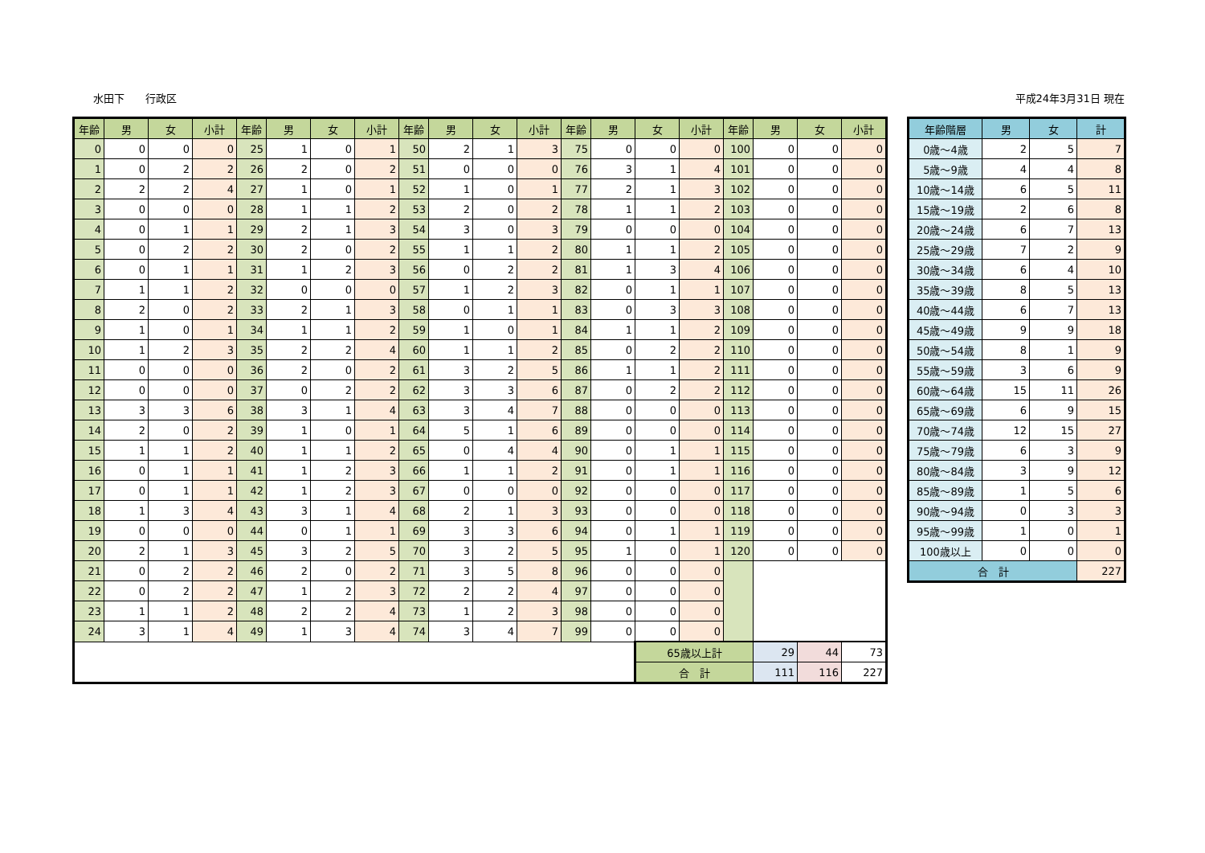水田下　　行政区 平成24年3月31日 現在
| 年齢 | 男 | 女 | 小計 | 年齢 | 男 | 女 | 小計 | 年齢 | 男 | 女 | 小計 | 年齢 | 男 | 女 | 小計 | 年齢 | 男 | 女 | 小計 |
| --- | --- | --- | --- | --- | --- | --- | --- | --- | --- | --- | --- | --- | --- | --- | --- | --- | --- | --- | --- |
| 0 | 0 | 0 | 0 | 25 | 1 | 0 | 1 | 50 | 2 | 1 | 3 | 75 | 0 | 0 | 0 | 100 | 0 | 0 | 0 |
| 1 | 0 | 2 | 2 | 26 | 2 | 0 | 2 | 51 | 0 | 0 | 0 | 76 | 3 | 1 | 4 | 101 | 0 | 0 | 0 |
| 2 | 2 | 2 | 4 | 27 | 1 | 0 | 1 | 52 | 1 | 0 | 1 | 77 | 2 | 1 | 3 | 102 | 0 | 0 | 0 |
| 3 | 0 | 0 | 0 | 28 | 1 | 1 | 2 | 53 | 2 | 0 | 2 | 78 | 1 | 1 | 2 | 103 | 0 | 0 | 0 |
| 4 | 0 | 1 | 1 | 29 | 2 | 1 | 3 | 54 | 3 | 0 | 3 | 79 | 0 | 0 | 0 | 104 | 0 | 0 | 0 |
| 5 | 0 | 2 | 2 | 30 | 2 | 0 | 2 | 55 | 1 | 1 | 2 | 80 | 1 | 1 | 2 | 105 | 0 | 0 | 0 |
| 6 | 0 | 1 | 1 | 31 | 1 | 2 | 3 | 56 | 0 | 2 | 2 | 81 | 1 | 3 | 4 | 106 | 0 | 0 | 0 |
| 7 | 1 | 1 | 2 | 32 | 0 | 0 | 0 | 57 | 1 | 2 | 3 | 82 | 0 | 1 | 1 | 107 | 0 | 0 | 0 |
| 8 | 2 | 0 | 2 | 33 | 2 | 1 | 3 | 58 | 0 | 1 | 1 | 83 | 0 | 3 | 3 | 108 | 0 | 0 | 0 |
| 9 | 1 | 0 | 1 | 34 | 1 | 1 | 2 | 59 | 1 | 0 | 1 | 84 | 1 | 1 | 2 | 109 | 0 | 0 | 0 |
| 10 | 1 | 2 | 3 | 35 | 2 | 2 | 4 | 60 | 1 | 1 | 2 | 85 | 0 | 2 | 2 | 110 | 0 | 0 | 0 |
| 11 | 0 | 0 | 0 | 36 | 2 | 0 | 2 | 61 | 3 | 2 | 5 | 86 | 1 | 1 | 2 | 111 | 0 | 0 | 0 |
| 12 | 0 | 0 | 0 | 37 | 0 | 2 | 2 | 62 | 3 | 3 | 6 | 87 | 0 | 2 | 2 | 112 | 0 | 0 | 0 |
| 13 | 3 | 3 | 6 | 38 | 3 | 1 | 4 | 63 | 3 | 4 | 7 | 88 | 0 | 0 | 0 | 113 | 0 | 0 | 0 |
| 14 | 2 | 0 | 2 | 39 | 1 | 0 | 1 | 64 | 5 | 1 | 6 | 89 | 0 | 0 | 0 | 114 | 0 | 0 | 0 |
| 15 | 1 | 1 | 2 | 40 | 1 | 1 | 2 | 65 | 0 | 4 | 4 | 90 | 0 | 1 | 1 | 115 | 0 | 0 | 0 |
| 16 | 0 | 1 | 1 | 41 | 1 | 2 | 3 | 66 | 1 | 1 | 2 | 91 | 0 | 1 | 1 | 116 | 0 | 0 | 0 |
| 17 | 0 | 1 | 1 | 42 | 1 | 2 | 3 | 67 | 0 | 0 | 0 | 92 | 0 | 0 | 0 | 117 | 0 | 0 | 0 |
| 18 | 1 | 3 | 4 | 43 | 3 | 1 | 4 | 68 | 2 | 1 | 3 | 93 | 0 | 0 | 0 | 118 | 0 | 0 | 0 |
| 19 | 0 | 0 | 0 | 44 | 0 | 1 | 1 | 69 | 3 | 3 | 6 | 94 | 0 | 1 | 1 | 119 | 0 | 0 | 0 |
| 20 | 2 | 1 | 3 | 45 | 3 | 2 | 5 | 70 | 3 | 2 | 5 | 95 | 1 | 0 | 1 | 120 | 0 | 0 | 0 |
| 21 | 0 | 2 | 2 | 46 | 2 | 0 | 2 | 71 | 3 | 5 | 8 | 96 | 0 | 0 | 0 | | | | |
| 22 | 0 | 2 | 2 | 47 | 1 | 2 | 3 | 72 | 2 | 2 | 4 | 97 | 0 | 0 | 0 | | | | |
| 23 | 1 | 1 | 2 | 48 | 2 | 2 | 4 | 73 | 1 | 2 | 3 | 98 | 0 | 0 | 0 | | | | |
| 24 | 3 | 1 | 4 | 49 | 1 | 3 | 4 | 74 | 3 | 4 | 7 | 99 | 0 | 0 | 0 | | | | |
| | | | | | | | | | | | | | | 65歳以上計 | | | 29 | 44 | 73 |
| | | | | | | | | | | | | | | 合 計 | | | 111 | 116 | 227 |
| 年齢階層 | 男 | 女 | 計 |
| --- | --- | --- | --- |
| 0歳～4歳 | 2 | 5 | 7 |
| 5歳～9歳 | 4 | 4 | 8 |
| 10歳～14歳 | 6 | 5 | 11 |
| 15歳～19歳 | 2 | 6 | 8 |
| 20歳～24歳 | 6 | 7 | 13 |
| 25歳～29歳 | 7 | 2 | 9 |
| 30歳～34歳 | 6 | 4 | 10 |
| 35歳～39歳 | 8 | 5 | 13 |
| 40歳～44歳 | 6 | 7 | 13 |
| 45歳～49歳 | 9 | 9 | 18 |
| 50歳～54歳 | 8 | 1 | 9 |
| 55歳～59歳 | 3 | 6 | 9 |
| 60歳～64歳 | 15 | 11 | 26 |
| 65歳～69歳 | 6 | 9 | 15 |
| 70歳～74歳 | 12 | 15 | 27 |
| 75歳～79歳 | 6 | 3 | 9 |
| 80歳～84歳 | 3 | 9 | 12 |
| 85歳～89歳 | 1 | 5 | 6 |
| 90歳～94歳 | 0 | 3 | 3 |
| 95歳～99歳 | 1 | 0 | 1 |
| 100歳以上 | 0 | 0 | 0 |
| 合 計 | | | 227 |